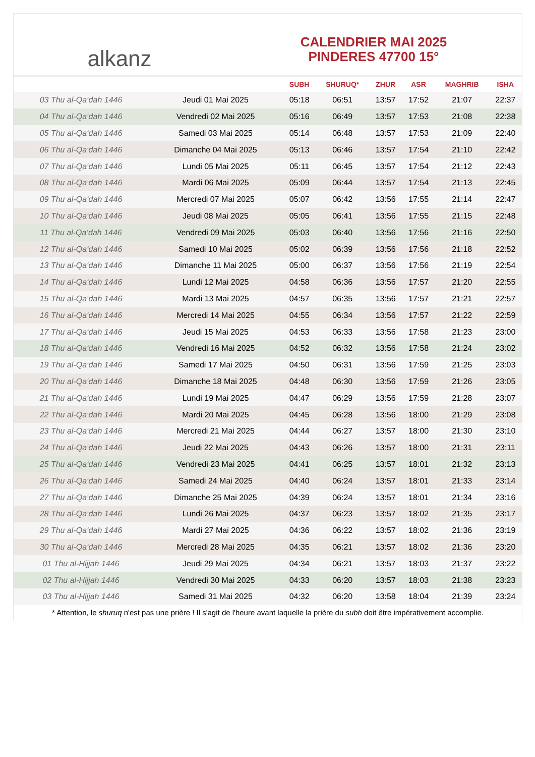alkanz
CALENDRIER MAI 2025
PINDERES 47700 15°
| | | SUBH | SHURUQ* | ZHUR | ASR | MAGHRIB | ISHA |
| --- | --- | --- | --- | --- | --- | --- | --- |
| 03 Thu al-Qa‘dah 1446 | Jeudi 01 Mai 2025 | 05:18 | 06:51 | 13:57 | 17:52 | 21:07 | 22:37 |
| 04 Thu al-Qa‘dah 1446 | Vendredi 02 Mai 2025 | 05:16 | 06:49 | 13:57 | 17:53 | 21:08 | 22:38 |
| 05 Thu al-Qa‘dah 1446 | Samedi 03 Mai 2025 | 05:14 | 06:48 | 13:57 | 17:53 | 21:09 | 22:40 |
| 06 Thu al-Qa‘dah 1446 | Dimanche 04 Mai 2025 | 05:13 | 06:46 | 13:57 | 17:54 | 21:10 | 22:42 |
| 07 Thu al-Qa‘dah 1446 | Lundi 05 Mai 2025 | 05:11 | 06:45 | 13:57 | 17:54 | 21:12 | 22:43 |
| 08 Thu al-Qa‘dah 1446 | Mardi 06 Mai 2025 | 05:09 | 06:44 | 13:57 | 17:54 | 21:13 | 22:45 |
| 09 Thu al-Qa‘dah 1446 | Mercredi 07 Mai 2025 | 05:07 | 06:42 | 13:56 | 17:55 | 21:14 | 22:47 |
| 10 Thu al-Qa‘dah 1446 | Jeudi 08 Mai 2025 | 05:05 | 06:41 | 13:56 | 17:55 | 21:15 | 22:48 |
| 11 Thu al-Qa‘dah 1446 | Vendredi 09 Mai 2025 | 05:03 | 06:40 | 13:56 | 17:56 | 21:16 | 22:50 |
| 12 Thu al-Qa‘dah 1446 | Samedi 10 Mai 2025 | 05:02 | 06:39 | 13:56 | 17:56 | 21:18 | 22:52 |
| 13 Thu al-Qa‘dah 1446 | Dimanche 11 Mai 2025 | 05:00 | 06:37 | 13:56 | 17:56 | 21:19 | 22:54 |
| 14 Thu al-Qa‘dah 1446 | Lundi 12 Mai 2025 | 04:58 | 06:36 | 13:56 | 17:57 | 21:20 | 22:55 |
| 15 Thu al-Qa‘dah 1446 | Mardi 13 Mai 2025 | 04:57 | 06:35 | 13:56 | 17:57 | 21:21 | 22:57 |
| 16 Thu al-Qa‘dah 1446 | Mercredi 14 Mai 2025 | 04:55 | 06:34 | 13:56 | 17:57 | 21:22 | 22:59 |
| 17 Thu al-Qa‘dah 1446 | Jeudi 15 Mai 2025 | 04:53 | 06:33 | 13:56 | 17:58 | 21:23 | 23:00 |
| 18 Thu al-Qa‘dah 1446 | Vendredi 16 Mai 2025 | 04:52 | 06:32 | 13:56 | 17:58 | 21:24 | 23:02 |
| 19 Thu al-Qa‘dah 1446 | Samedi 17 Mai 2025 | 04:50 | 06:31 | 13:56 | 17:59 | 21:25 | 23:03 |
| 20 Thu al-Qa‘dah 1446 | Dimanche 18 Mai 2025 | 04:48 | 06:30 | 13:56 | 17:59 | 21:26 | 23:05 |
| 21 Thu al-Qa‘dah 1446 | Lundi 19 Mai 2025 | 04:47 | 06:29 | 13:56 | 17:59 | 21:28 | 23:07 |
| 22 Thu al-Qa‘dah 1446 | Mardi 20 Mai 2025 | 04:45 | 06:28 | 13:56 | 18:00 | 21:29 | 23:08 |
| 23 Thu al-Qa‘dah 1446 | Mercredi 21 Mai 2025 | 04:44 | 06:27 | 13:57 | 18:00 | 21:30 | 23:10 |
| 24 Thu al-Qa‘dah 1446 | Jeudi 22 Mai 2025 | 04:43 | 06:26 | 13:57 | 18:00 | 21:31 | 23:11 |
| 25 Thu al-Qa‘dah 1446 | Vendredi 23 Mai 2025 | 04:41 | 06:25 | 13:57 | 18:01 | 21:32 | 23:13 |
| 26 Thu al-Qa‘dah 1446 | Samedi 24 Mai 2025 | 04:40 | 06:24 | 13:57 | 18:01 | 21:33 | 23:14 |
| 27 Thu al-Qa‘dah 1446 | Dimanche 25 Mai 2025 | 04:39 | 06:24 | 13:57 | 18:01 | 21:34 | 23:16 |
| 28 Thu al-Qa‘dah 1446 | Lundi 26 Mai 2025 | 04:37 | 06:23 | 13:57 | 18:02 | 21:35 | 23:17 |
| 29 Thu al-Qa‘dah 1446 | Mardi 27 Mai 2025 | 04:36 | 06:22 | 13:57 | 18:02 | 21:36 | 23:19 |
| 30 Thu al-Qa‘dah 1446 | Mercredi 28 Mai 2025 | 04:35 | 06:21 | 13:57 | 18:02 | 21:36 | 23:20 |
| 01 Thu al-Hijjah 1446 | Jeudi 29 Mai 2025 | 04:34 | 06:21 | 13:57 | 18:03 | 21:37 | 23:22 |
| 02 Thu al-Hijjah 1446 | Vendredi 30 Mai 2025 | 04:33 | 06:20 | 13:57 | 18:03 | 21:38 | 23:23 |
| 03 Thu al-Hijjah 1446 | Samedi 31 Mai 2025 | 04:32 | 06:20 | 13:58 | 18:04 | 21:39 | 23:24 |
* Attention, le shuruq n'est pas une prière ! Il s'agit de l'heure avant laquelle la prière du subh doit être impérativement accomplie.